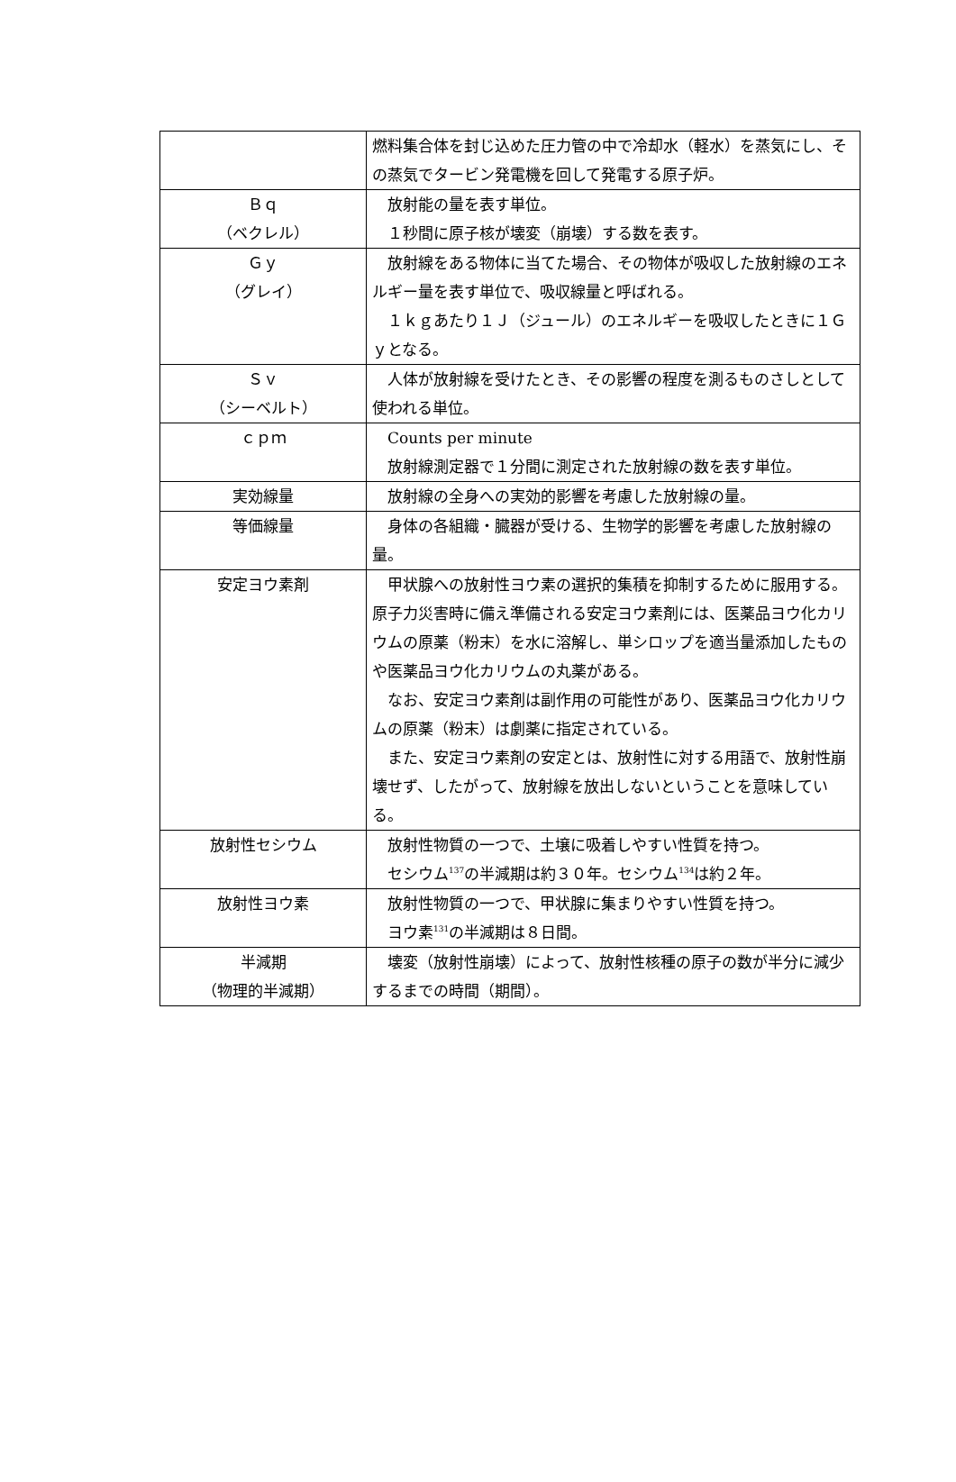| | 燃料集合体を封じ込めた圧力管の中で冷却水（軽水）を蒸気にし、その蒸気でタービン発電機を回して発電する原子炉。 |
| Ｂｑ （ベクレル） | 放射能の量を表す単位。 １秒間に原子核が壊変（崩壊）する数を表す。 |
| Ｇｙ （グレイ） | 放射線をある物体に当てた場合、その物体が吸収した放射線のエネルギー量を表す単位で、吸収線量と呼ばれる。 １ｋｇあたり１Ｊ（ジュール）のエネルギーを吸収したときに１Ｇｙとなる。 |
| Ｓｖ （シーベルト） | 人体が放射線を受けたとき、その影響の程度を測るものさしとして使われる単位。 |
| ｃｐｍ | Counts per minute 放射線測定器で１分間に測定された放射線の数を表す単位。 |
| 実効線量 | 放射線の全身への実効的影響を考慮した放射線の量。 |
| 等価線量 | 身体の各組織・臓器が受ける、生物学的影響を考慮した放射線の量。 |
| 安定ヨウ素剤 | 甲状腺への放射性ヨウ素の選択的集積を抑制するために服用する。原子力災害時に備え準備される安定ヨウ素剤には、医薬品ヨウ化カリウムの原薬（粉末）を水に溶解し、単シロップを適当量添加したものや医薬品ヨウ化カリウムの丸薬がある。 なお、安定ヨウ素剤は副作用の可能性があり、医薬品ヨウ化カリウムの原薬（粉末）は劇薬に指定されている。 また、安定ヨウ素剤の安定とは、放射性に対する用語で、放射性崩壊せず、したがって、放射線を放出しないということを意味している。 |
| 放射性セシウム | 放射性物質の一つで、土壌に吸着しやすい性質を持つ。 セシウム<sup>137</sup>の半減期は約３０年。セシウム<sup>134</sup>は約２年。 |
| 放射性ヨウ素 | 放射性物質の一つで、甲状腺に集まりやすい性質を持つ。 ヨウ素<sup>131</sup>の半減期は８日間。 |
| 半減期 （物理的半減期） | 壊変（放射性崩壊）によって、放射性核種の原子の数が半分に減少するまでの時間（期間）。 |